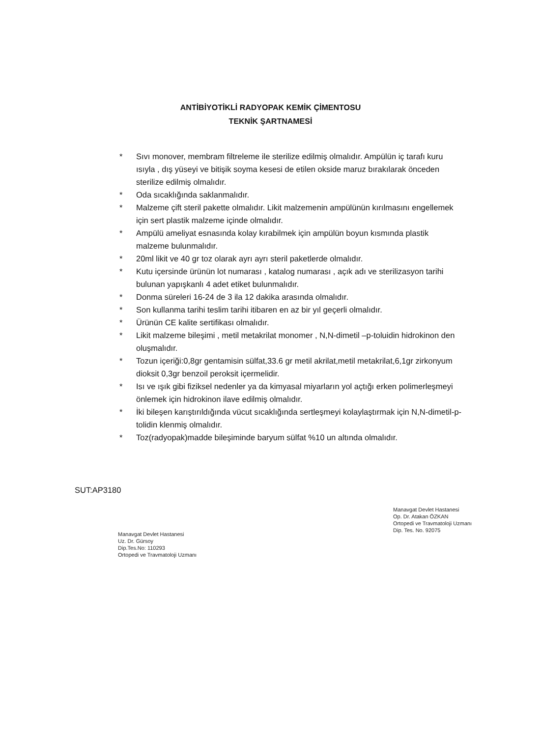ANTİBİYOTİKLİ RADYOPAK KEMİK ÇİMENTOSU
TEKNİK ŞARTNAMESİ
* Sıvı monover, membram filtreleme ile sterilize edilmiş olmalıdır. Ampülün iç tarafı kuru ısıyla , dış yüseyi ve bitişik soyma kesesi de etilen okside maruz bırakılarak önceden sterilize edilmiş olmalıdır.
* Oda sıcaklığında saklanmalıdır.
* Malzeme çift steril pakette olmalıdır. Likit malzemenin ampülünün kırılmasını engellemek için sert plastik malzeme içinde olmalıdır.
* Ampülü ameliyat esnasında kolay kırabilmek için ampülün boyun kısmında plastik malzeme bulunmalıdır.
* 20ml likit ve 40 gr toz olarak ayrı ayrı steril paketlerde olmalıdır.
* Kutu içersinde ürünün lot numarası , katalog numarası , açık adı ve sterilizasyon tarihi bulunan yapışkanlı 4 adet etiket bulunmalıdır.
* Donma süreleri 16-24 de 3 ila 12 dakika arasında olmalıdır.
* Son kullanma tarihi teslim tarihi itibaren en az bir yıl geçerli olmalıdır.
* Ürünün CE kalite sertifikası olmalıdır.
* Likit malzeme bileşimi , metil metakrilat monomer , N,N-dimetil –p-toluidin hidrokinon den oluşmalıdır.
* Tozun içeriği:0,8gr gentamisin sülfat,33.6 gr metil akrilat,metil metakrilat,6,1gr zirkonyum dioksit 0,3gr benzoil peroksit içermelidir.
* Isı ve ışık gibi fiziksel nedenler ya da kimyasal miyarların yol açtığı erken polimerleşmeyi önlemek için hidrokinon ilave edilmiş olmalıdır.
* İki bileşen karıştırıldığında vücut sıcaklığında sertleşmeyi kolaylaştırmak için N,N-dimetil-p-tolidin klenmiş olmalıdır.
* Toz(radyopak)madde bileşiminde baryum sülfat %10 un altında olmalıdır.
SUT:AP3180
Manavgat Devlet Hastanesi
Uz. Dr. Gürsoy
Dip.Tes.No: 110293
Ortopedi ve Travmatoloji Uzmanı
Manavgat Devlet Hastanesi
Op. Dr. Atakan ÖZKAN
Ortopedi ve Travmatoloji Uzmanı
Dip. Tes. No. 92075